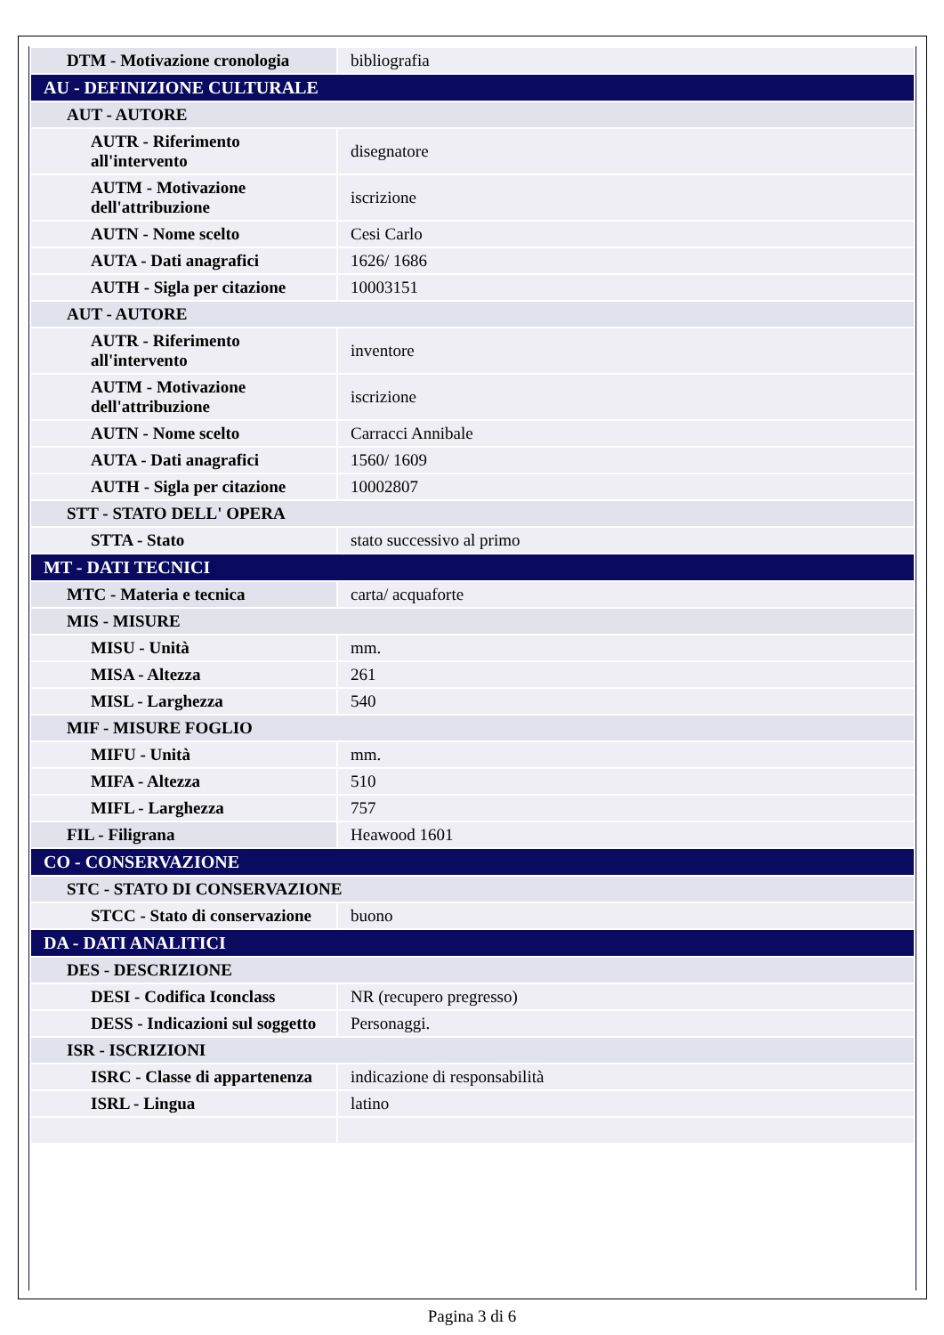| DTM - Motivazione cronologia | bibliografia |
| AU - DEFINIZIONE CULTURALE | |
| AUT - AUTORE | |
| AUTR - Riferimento all'intervento | disegnatore |
| AUTM - Motivazione dell'attribuzione | iscrizione |
| AUTN - Nome scelto | Cesi Carlo |
| AUTA - Dati anagrafici | 1626/ 1686 |
| AUTH - Sigla per citazione | 10003151 |
| AUT - AUTORE | |
| AUTR - Riferimento all'intervento | inventore |
| AUTM - Motivazione dell'attribuzione | iscrizione |
| AUTN - Nome scelto | Carracci Annibale |
| AUTA - Dati anagrafici | 1560/ 1609 |
| AUTH - Sigla per citazione | 10002807 |
| STT - STATO DELL' OPERA | |
| STTA - Stato | stato successivo al primo |
| MT - DATI TECNICI | |
| MTC - Materia e tecnica | carta/ acquaforte |
| MIS - MISURE | |
| MISU - Unità | mm. |
| MISA - Altezza | 261 |
| MISL - Larghezza | 540 |
| MIF - MISURE FOGLIO | |
| MIFU - Unità | mm. |
| MIFA - Altezza | 510 |
| MIFL - Larghezza | 757 |
| FIL - Filigrana | Heawood 1601 |
| CO - CONSERVAZIONE | |
| STC - STATO DI CONSERVAZIONE | |
| STCC - Stato di conservazione | buono |
| DA - DATI ANALITICI | |
| DES - DESCRIZIONE | |
| DESI - Codifica Iconclass | NR (recupero pregresso) |
| DESS - Indicazioni sul soggetto | Personaggi. |
| ISR - ISCRIZIONI | |
| ISRC - Classe di appartenenza | indicazione di responsabilità |
| ISRL - Lingua | latino |
Pagina 3 di 6